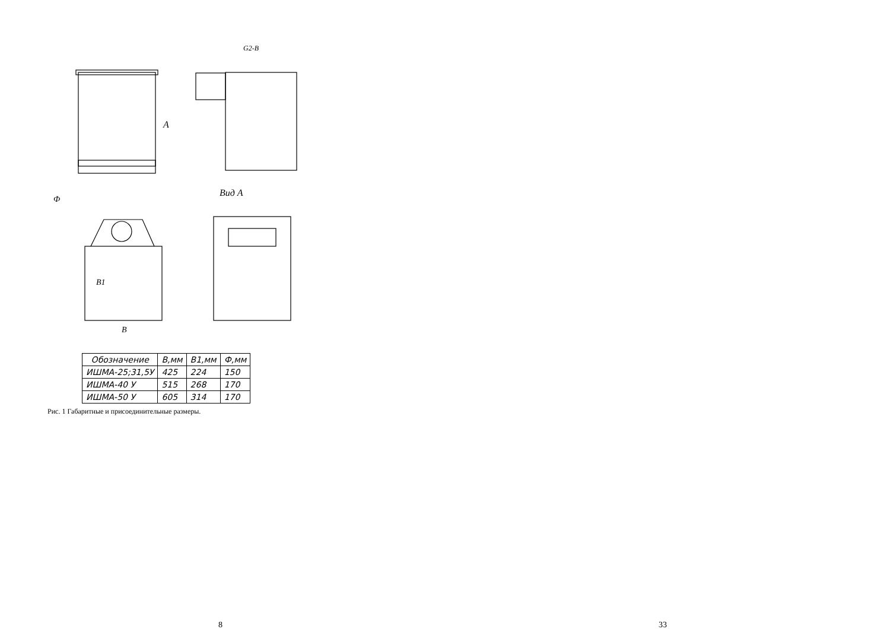Вид А
G2-B
А
Ф
B1
B
| Обозначение | B,мм | B1,мм | Ф,мм |
| --- | --- | --- | --- |
| ИШМА-25;31,5У | 425 | 224 | 150 |
| ИШМА-40 У | 515 | 268 | 170 |
| ИШМА-50 У | 605 | 314 | 170 |
Рис. 1 Габаритные и присоединительные размеры.
8 33